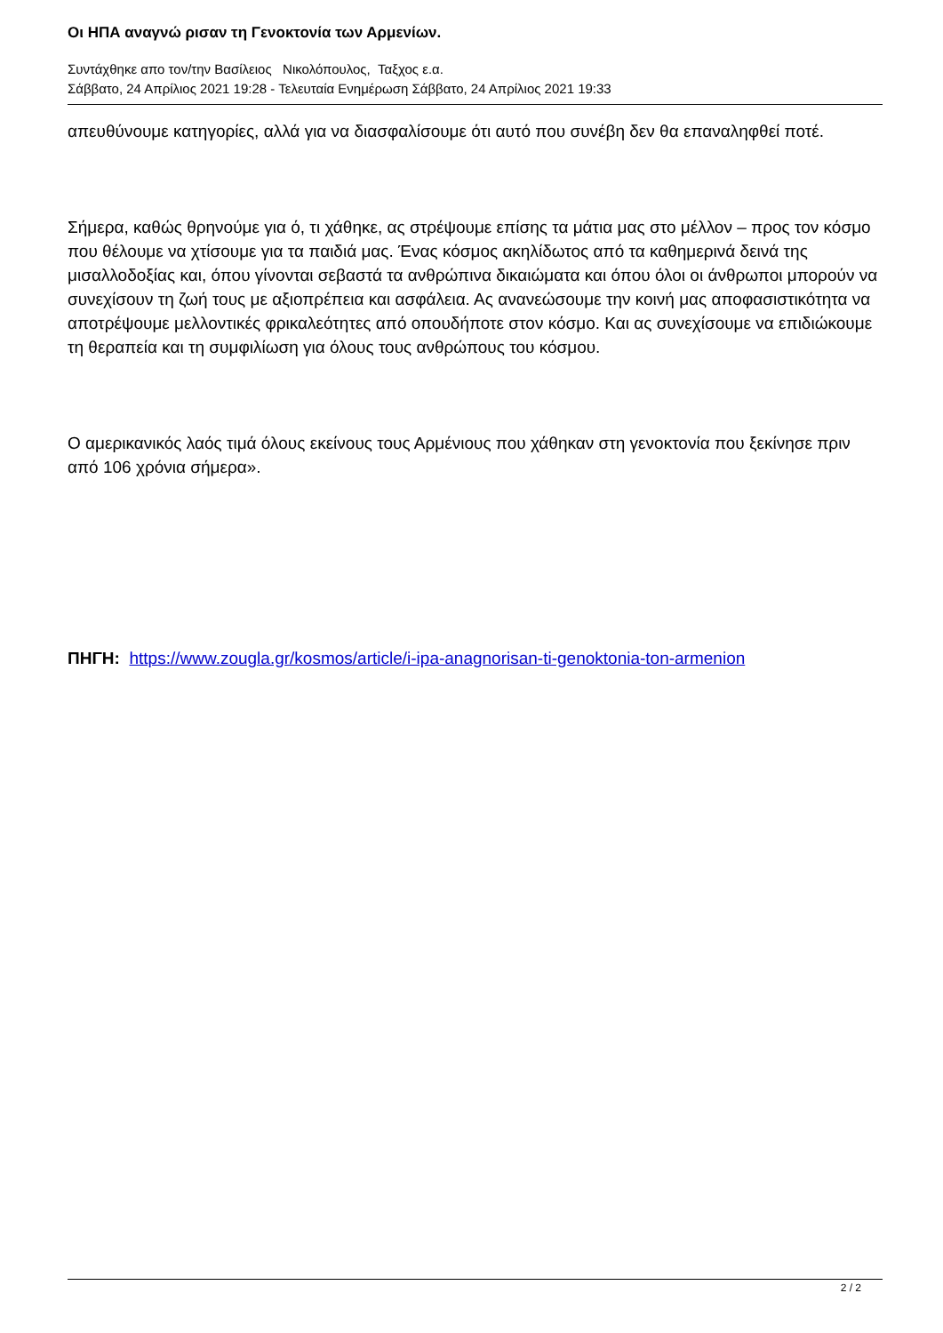Οι ΗΠΑ αναγνώ ρισαν τη Γενοκτονία των Αρμενίων.
Συντάχθηκε απο τον/την Βασίλειος Νικολόπουλος, Ταξχος ε.α.
Σάββατο, 24 Απρίλιος 2021 19:28 - Τελευταία Ενημέρωση Σάββατο, 24 Απρίλιος 2021 19:33
απευθύνουμε κατηγορίες, αλλά για να διασφαλίσουμε ότι αυτό που συνέβη δεν θα επαναληφθεί ποτέ.
Σήμερα, καθώς θρηνούμε για ό, τι χάθηκε, ας στρέψουμε επίσης τα μάτια μας στο μέλλον – προς τον κόσμο που θέλουμε να χτίσουμε για τα παιδιά μας. Ένας κόσμος ακηλίδωτος από τα καθημερινά δεινά της μισαλλοδοξίας και, όπου γίνονται σεβαστά τα ανθρώπινα δικαιώματα και όπου όλοι οι άνθρωποι μπορούν να συνεχίσουν τη ζωή τους με αξιοπρέπεια και ασφάλεια. Ας ανανεώσουμε την κοινή μας αποφασιστικότητα να αποτρέψουμε μελλοντικές φρικαλεότητες από οπουδήποτε στον κόσμο. Και ας συνεχίσουμε να επιδιώκουμε τη θεραπεία και τη συμφιλίωση για όλους τους ανθρώπους του κόσμου.
Ο αμερικανικός λαός τιμά όλους εκείνους τους Αρμένιους που χάθηκαν στη γενοκτονία που ξεκίνησε πριν από 106 χρόνια σήμερα».
ΠΗΓΗ: https://www.zougla.gr/kosmos/article/i-ipa-anagnorisan-ti-genoktonia-ton-armenion
2 / 2